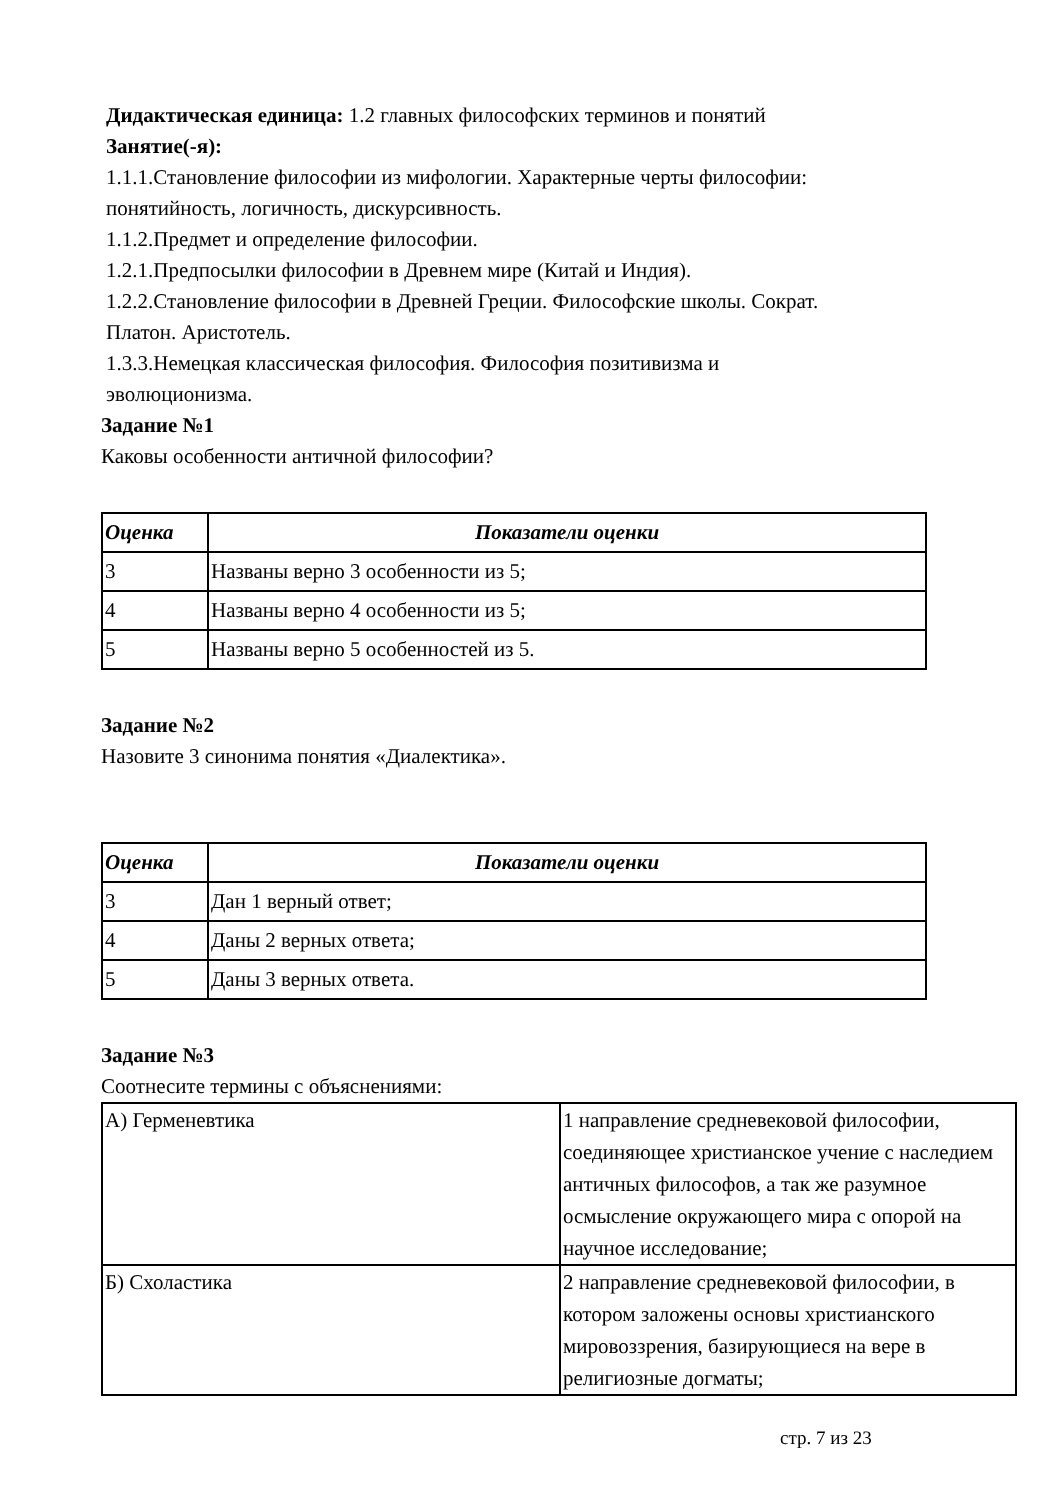Дидактическая единица: 1.2 главных философских терминов и понятий
Занятие(-я):
1.1.1.Становление философии из мифологии. Характерные черты философии:
понятийность, логичность, дискурсивность.
1.1.2.Предмет и определение философии.
1.2.1.Предпосылки философии в Древнем мире (Китай и Индия).
1.2.2.Становление философии в Древней Греции. Философские школы. Сократ.
Платон. Аристотель.
1.3.3.Немецкая классическая философия. Философия позитивизма и
эволюционизма.
Задание №1
Каковы особенности античной философии?
| Оценка | Показатели оценки |
| --- | --- |
| 3 | Названы верно 3 особенности из 5; |
| 4 | Названы верно 4 особенности из 5; |
| 5 | Названы верно 5 особенностей из 5. |
Задание №2
Назовите 3 синонима понятия «Диалектика».
| Оценка | Показатели оценки |
| --- | --- |
| 3 | Дан 1 верный ответ; |
| 4 | Даны 2 верных ответа; |
| 5 | Даны 3 верных ответа. |
Задание №3
Соотнесите термины с объяснениями:
| А) Герменевтика | 1 направление средневековой философии, соединяющее христианское учение с наследием античных философов, а так же разумное осмысление окружающего мира с опорой на научное исследование; |
| Б) Схоластика | 2 направление средневековой философии, в котором заложены основы христианского мировоззрения, базирующиеся на вере в религиозные догматы; |
стр. 7 из 23